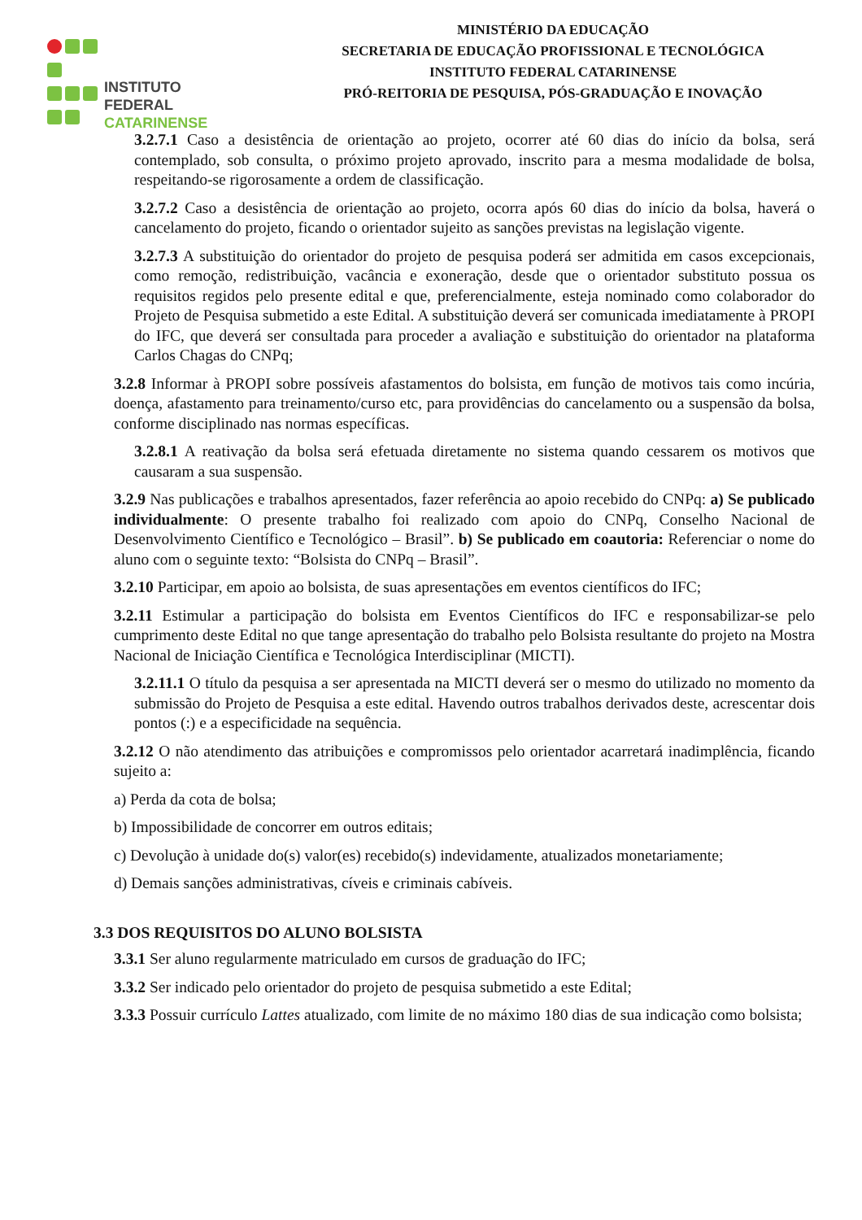INSTITUTO FEDERAL
CATARINENSE
MINISTÉRIO DA EDUCAÇÃO
SECRETARIA DE EDUCAÇÃO PROFISSIONAL E TECNOLÓGICA
INSTITUTO FEDERAL CATARINENSE
PRÓ-REITORIA DE PESQUISA, PÓS-GRADUAÇÃO E INOVAÇÃO
3.2.7.1 Caso a desistência de orientação ao projeto, ocorrer até 60 dias do início da bolsa, será contemplado, sob consulta, o próximo projeto aprovado, inscrito para a mesma modalidade de bolsa, respeitando-se rigorosamente a ordem de classificação.
3.2.7.2 Caso a desistência de orientação ao projeto, ocorra após 60 dias do início da bolsa, haverá o cancelamento do projeto, ficando o orientador sujeito as sanções previstas na legislação vigente.
3.2.7.3 A substituição do orientador do projeto de pesquisa poderá ser admitida em casos excepcionais, como remoção, redistribuição, vacância e exoneração, desde que o orientador substituto possua os requisitos regidos pelo presente edital e que, preferencialmente, esteja nominado como colaborador do Projeto de Pesquisa submetido a este Edital. A substituição deverá ser comunicada imediatamente à PROPI do IFC, que deverá ser consultada para proceder a avaliação e substituição do orientador na plataforma Carlos Chagas do CNPq;
3.2.8 Informar à PROPI sobre possíveis afastamentos do bolsista, em função de motivos tais como incúria, doença, afastamento para treinamento/curso etc, para providências do cancelamento ou a suspensão da bolsa, conforme disciplinado nas normas específicas.
3.2.8.1 A reativação da bolsa será efetuada diretamente no sistema quando cessarem os motivos que causaram a sua suspensão.
3.2.9 Nas publicações e trabalhos apresentados, fazer referência ao apoio recebido do CNPq: a) Se publicado individualmente: O presente trabalho foi realizado com apoio do CNPq, Conselho Nacional de Desenvolvimento Científico e Tecnológico – Brasil”. b) Se publicado em coautoria: Referenciar o nome do aluno com o seguinte texto: “Bolsista do CNPq – Brasil”.
3.2.10 Participar, em apoio ao bolsista, de suas apresentações em eventos científicos do IFC;
3.2.11 Estimular a participação do bolsista em Eventos Científicos do IFC e responsabilizar-se pelo cumprimento deste Edital no que tange apresentação do trabalho pelo Bolsista resultante do projeto na Mostra Nacional de Iniciação Científica e Tecnológica Interdisciplinar (MICTI).
3.2.11.1 O título da pesquisa a ser apresentada na MICTI deverá ser o mesmo do utilizado no momento da submissão do Projeto de Pesquisa a este edital. Havendo outros trabalhos derivados deste, acrescentar dois pontos (:) e a especificidade na sequência.
3.2.12 O não atendimento das atribuições e compromissos pelo orientador acarretará inadimplência, ficando sujeito a:
a) Perda da cota de bolsa;
b) Impossibilidade de concorrer em outros editais;
c) Devolução à unidade do(s) valor(es) recebido(s) indevidamente, atualizados monetariamente;
d) Demais sanções administrativas, cíveis e criminais cabíveis.
3.3 DOS REQUISITOS DO ALUNO BOLSISTA
3.3.1 Ser aluno regularmente matriculado em cursos de graduação do IFC;
3.3.2 Ser indicado pelo orientador do projeto de pesquisa submetido a este Edital;
3.3.3 Possuir currículo Lattes atualizado, com limite de no máximo 180 dias de sua indicação como bolsista;